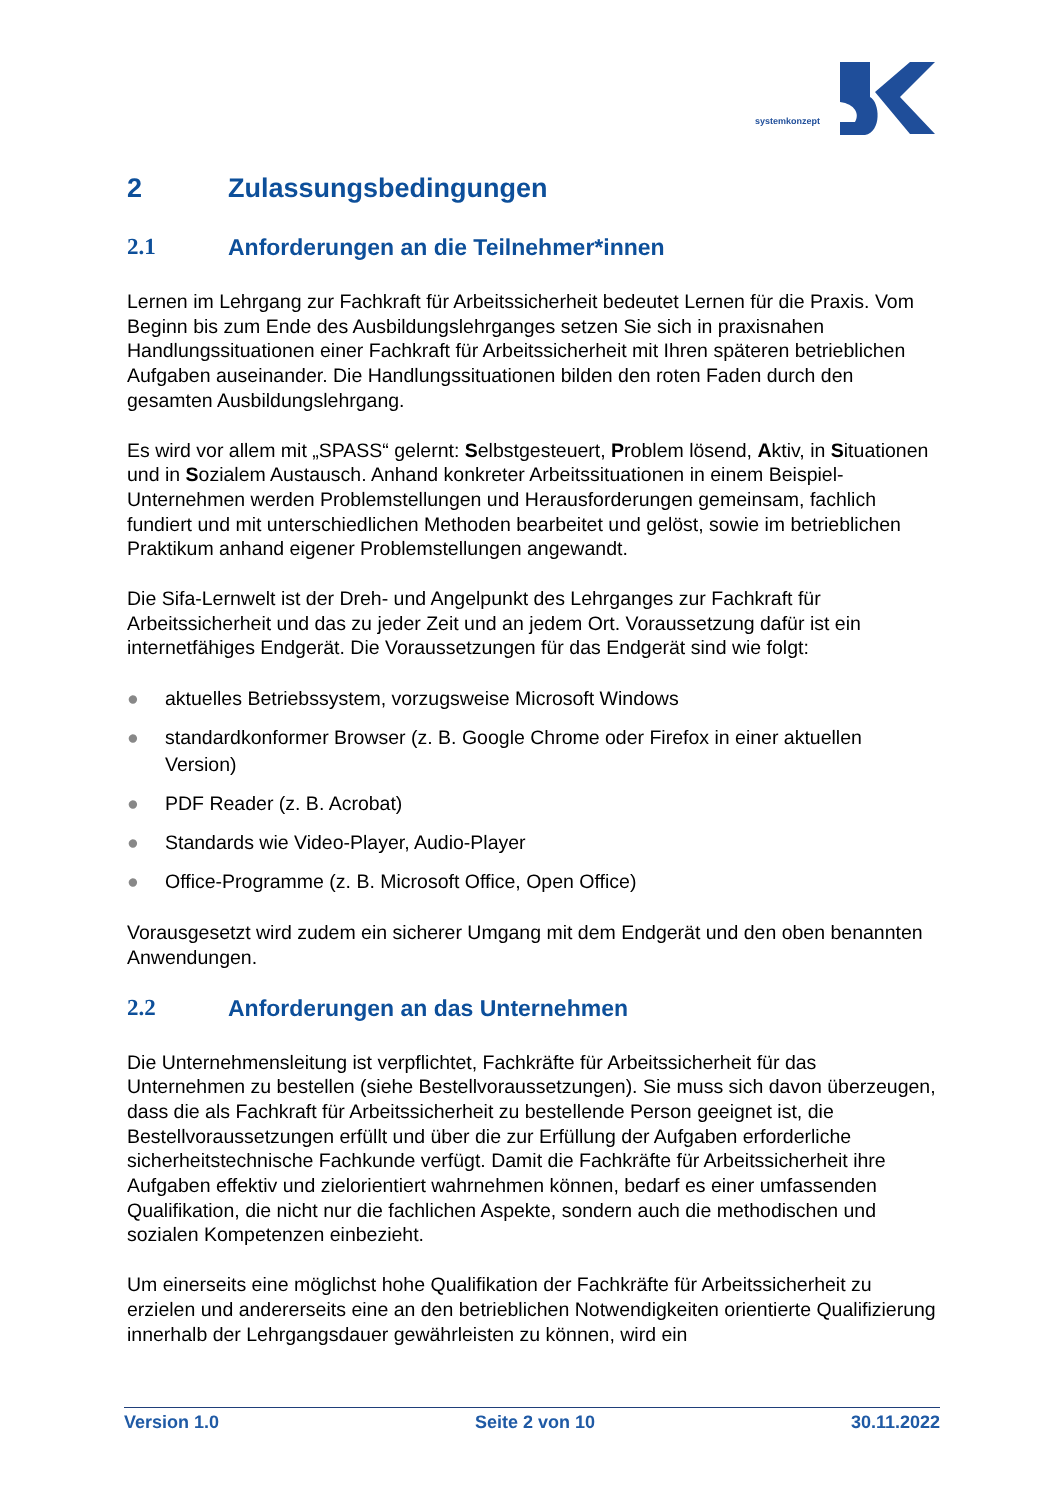systemkonzept
2 Zulassungsbedingungen
2.1 Anforderungen an die Teilnehmer*innen
Lernen im Lehrgang zur Fachkraft für Arbeitssicherheit bedeutet Lernen für die Praxis. Vom Beginn bis zum Ende des Ausbildungslehrganges setzen Sie sich in praxisnahen Handlungssituationen einer Fachkraft für Arbeitssicherheit mit Ihren späteren betrieblichen Aufgaben auseinander. Die Handlungssituationen bilden den roten Faden durch den gesamten Ausbildungslehrgang.
Es wird vor allem mit „SPASS“ gelernt: Selbstgesteuert, Problem lösend, Aktiv, in Situationen und in Sozialem Austausch. Anhand konkreter Arbeitssituationen in einem Beispiel- Unternehmen werden Problemstellungen und Herausforderungen gemeinsam, fachlich fundiert und mit unterschiedlichen Methoden bearbeitet und gelöst, sowie im betrieblichen Praktikum anhand eigener Problemstellungen angewandt.
Die Sifa-Lernwelt ist der Dreh- und Angelpunkt des Lehrganges zur Fachkraft für Arbeitssicherheit und das zu jeder Zeit und an jedem Ort. Voraussetzung dafür ist ein internetfähiges Endgerät. Die Voraussetzungen für das Endgerät sind wie folgt:
● aktuelles Betriebssystem, vorzugsweise Microsoft Windows
● standardkonformer Browser (z. B. Google Chrome oder Firefox in einer aktuellen Version)
● PDF Reader (z. B. Acrobat)
● Standards wie Video-Player, Audio-Player
● Office-Programme (z. B. Microsoft Office, Open Office)
Vorausgesetzt wird zudem ein sicherer Umgang mit dem Endgerät und den oben benannten Anwendungen.
2.2 Anforderungen an das Unternehmen
Die Unternehmensleitung ist verpflichtet, Fachkräfte für Arbeitssicherheit für das Unternehmen zu bestellen (siehe Bestellvoraussetzungen). Sie muss sich davon überzeugen, dass die als Fachkraft für Arbeitssicherheit zu bestellende Person geeignet ist, die Bestellvoraussetzungen erfüllt und über die zur Erfüllung der Aufgaben erforderliche sicherheitstechnische Fachkunde verfügt. Damit die Fachkräfte für Arbeitssicherheit ihre Aufgaben effektiv und zielorientiert wahrnehmen können, bedarf es einer umfassenden Qualifikation, die nicht nur die fachlichen Aspekte, sondern auch die methodischen und sozialen Kompetenzen einbezieht.
Um einerseits eine möglichst hohe Qualifikation der Fachkräfte für Arbeitssicherheit zu erzielen und andererseits eine an den betrieblichen Notwendigkeiten orientierte Qualifizierung innerhalb der Lehrgangsdauer gewährleisten zu können, wird ein
Version 1.0 Seite 2 von 10 30.11.2022